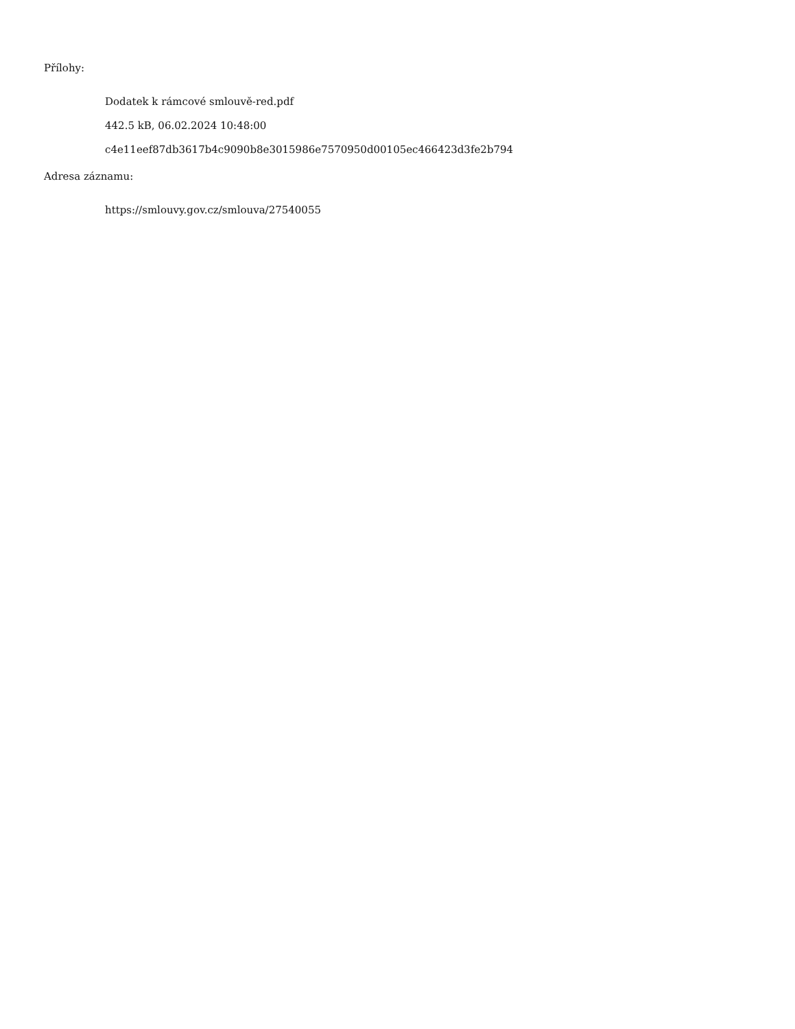Přílohy:
Dodatek k rámcové smlouvě-red.pdf
442.5 kB, 06.02.2024 10:48:00
c4e11eef87db3617b4c9090b8e3015986e7570950d00105ec466423d3fe2b794
Adresa záznamu:
https://smlouvy.gov.cz/smlouva/27540055